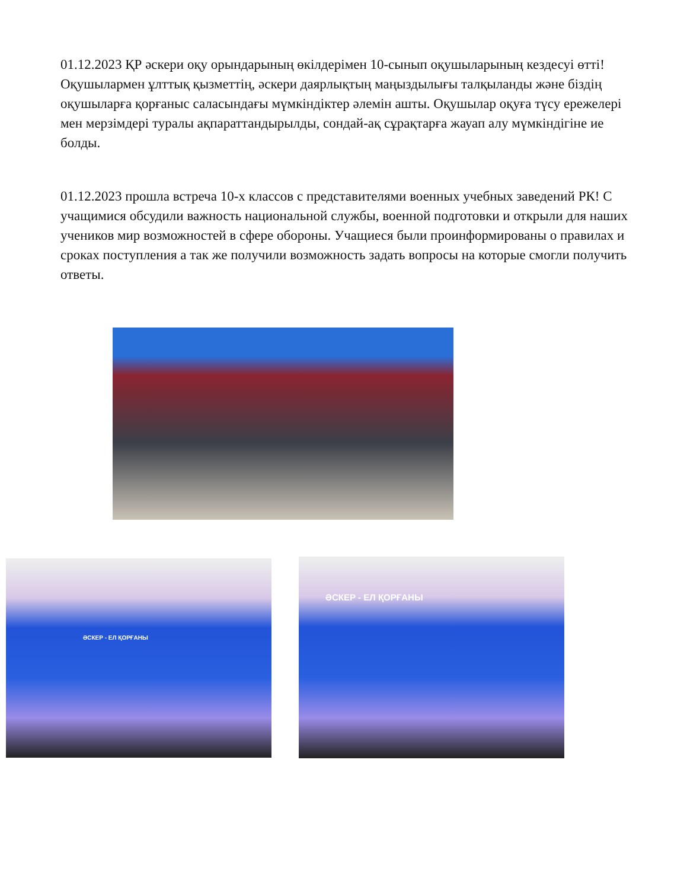01.12.2023 ҚР әскери оқу орындарының өкілдерімен 10-сынып оқушыларының кездесуі өтті! Оқушылармен ұлттық қызметтің, әскери даярлықтың маңыздылығы талқыланды және біздің оқушыларға қорғаныс саласындағы мүмкіндіктер әлемін ашты. Оқушылар оқуға түсу ережелері мен мерзімдері туралы ақпараттандырылды, сондай-ақ сұрақтарға жауап алу мүмкіндігіне ие болды.
01.12.2023 прошла встреча 10-х классов с представителями военных учебных заведений РК! С учащимися обсудили важность национальной службы, военной подготовки и открыли для наших учеников мир возможностей в сфере обороны. Учащиеся были проинформированы о правилах и сроках поступления а так же получили возможность задать вопросы на которые смогли получить ответы.
ӘСКЕР - ЕЛ ҚОРҒАНЫ
ӘСКЕР - ЕЛ ҚОРҒАНЫ